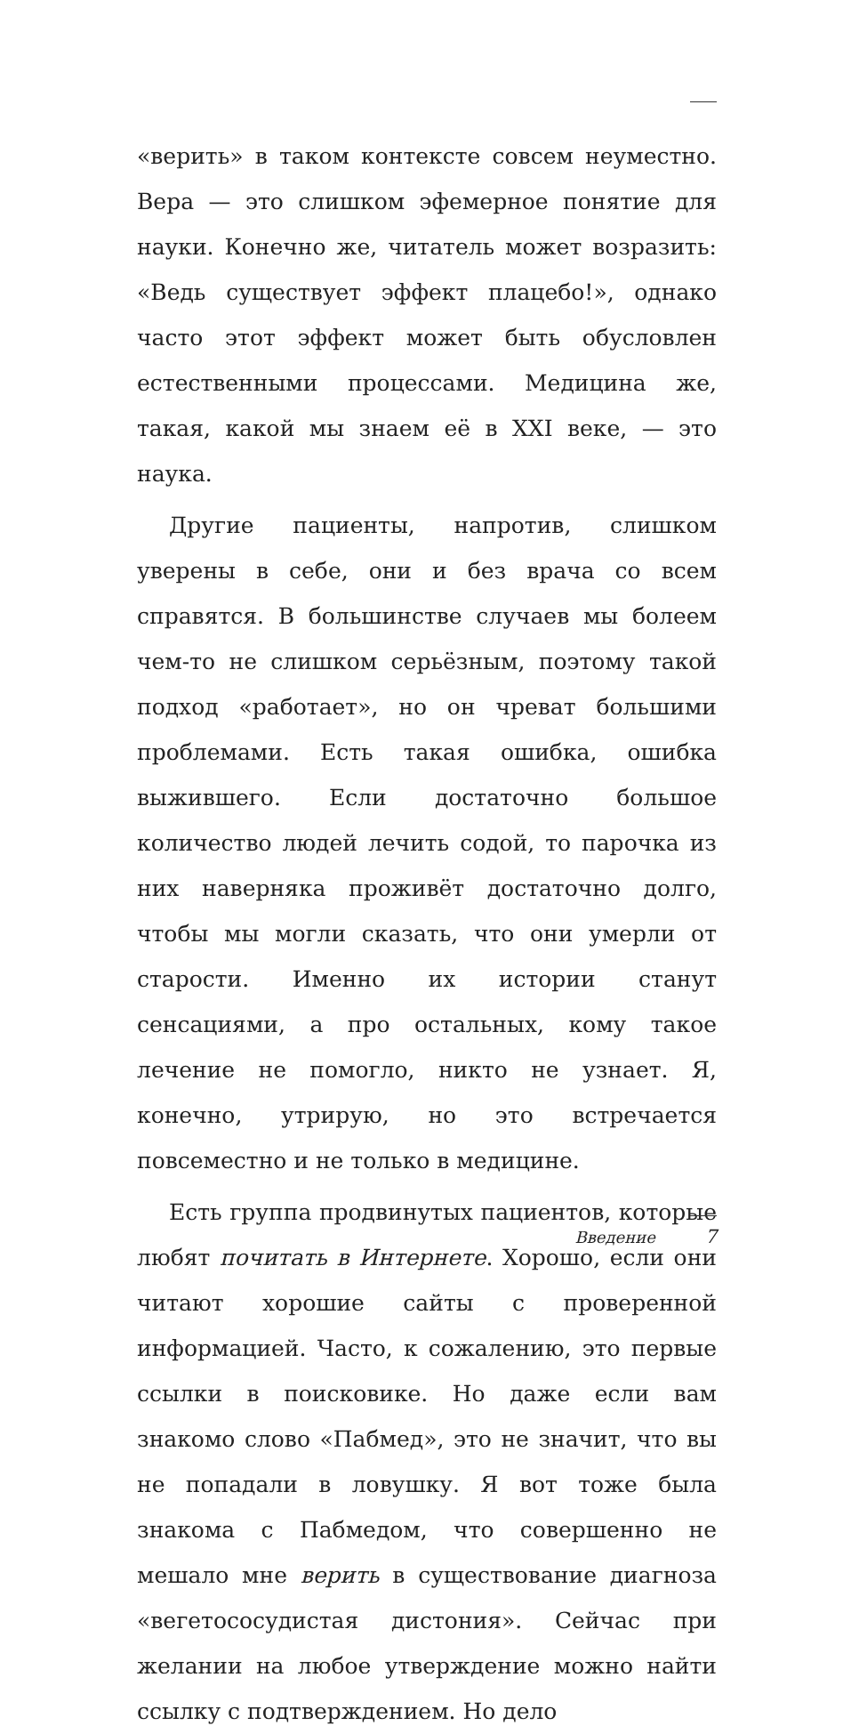«верить» в таком контексте совсем неуместно. Вера — это слишком эфемерное понятие для науки. Конечно же, читатель может возразить: «Ведь существует эффект плацебо!», однако часто этот эффект может быть обусловлен естественными процессами. Медицина же, такая, какой мы знаем её в XXI веке, — это наука.
Другие пациенты, напротив, слишком уверены в себе, они и без врача со всем справятся. В большинстве случаев мы болеем чем-то не слишком серьёзным, поэтому такой подход «работает», но он чреват большими проблемами. Есть такая ошибка, ошибка выжившего. Если достаточно большое количество людей лечить содой, то парочка из них наверняка проживёт достаточно долго, чтобы мы могли сказать, что они умерли от старости. Именно их истории станут сенсациями, а про остальных, кому такое лечение не помогло, никто не узнает. Я, конечно, утрирую, но это встречается повсеместно и не только в медицине.
Есть группа продвинутых пациентов, которые любят почитать в Интернете. Хорошо, если они читают хорошие сайты с проверенной информацией. Часто, к сожалению, это первые ссылки в поисковике. Но даже если вам знакомо слово «Пабмед», это не значит, что вы не попадали в ловушку. Я вот тоже была знакома с Пабмедом, что совершенно не мешало мне верить в существование диагноза «вегетососудистая дистония». Сейчас при желании на любое утверждение можно найти ссылку с подтверждением. Но дело
Введение 7